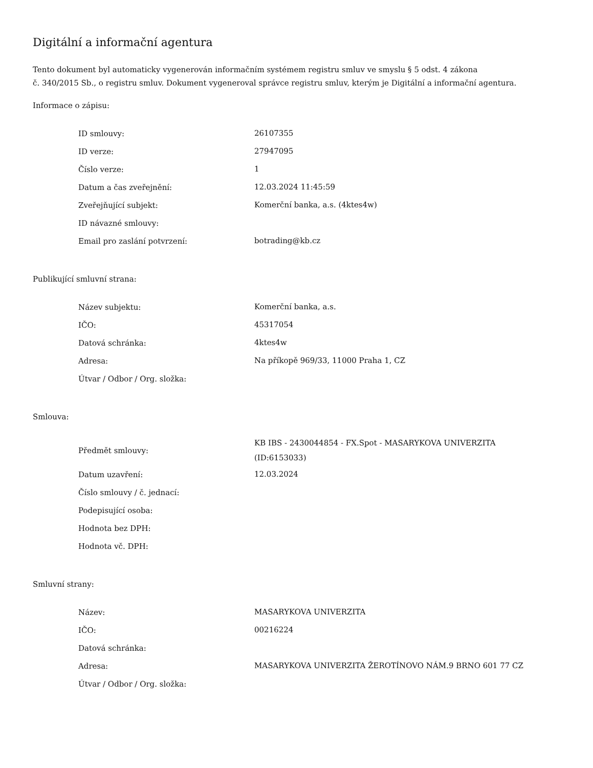Digitální a informační agentura
Tento dokument byl automaticky vygenerován informačním systémem registru smluv ve smyslu § 5 odst. 4 zákona
č. 340/2015 Sb., o registru smluv. Dokument vygeneroval správce registru smluv, kterým je Digitální a informační agentura.
Informace o zápisu:
| ID smlouvy: | 26107355 |
| ID verze: | 27947095 |
| Číslo verze: | 1 |
| Datum a čas zveřejnění: | 12.03.2024 11:45:59 |
| Zveřejňující subjekt: | Komerční banka, a.s. (4ktes4w) |
| ID návazné smlouvy: | |
| Email pro zaslání potvrzení: | botrading@kb.cz |
Publikující smluvní strana:
| Název subjektu: | Komerční banka, a.s. |
| IČO: | 45317054 |
| Datová schránka: | 4ktes4w |
| Adresa: | Na příkopě 969/33, 11000 Praha 1, CZ |
| Útvar / Odbor / Org. složka: | |
Smlouva:
| Předmět smlouvy: | KB IBS - 2430044854 - FX.Spot - MASARYKOVA UNIVERZITA (ID:6153033) |
| Datum uzavření: | 12.03.2024 |
| Číslo smlouvy / č. jednací: | |
| Podepisující osoba: | |
| Hodnota bez DPH: | |
| Hodnota vč. DPH: | |
Smluvní strany:
| Název: | MASARYKOVA UNIVERZITA |
| IČO: | 00216224 |
| Datová schránka: | |
| Adresa: | MASARYKOVA UNIVERZITA ŽEROTÍNOVO NÁM.9 BRNO 601 77 CZ |
| Útvar / Odbor / Org. složka: | |